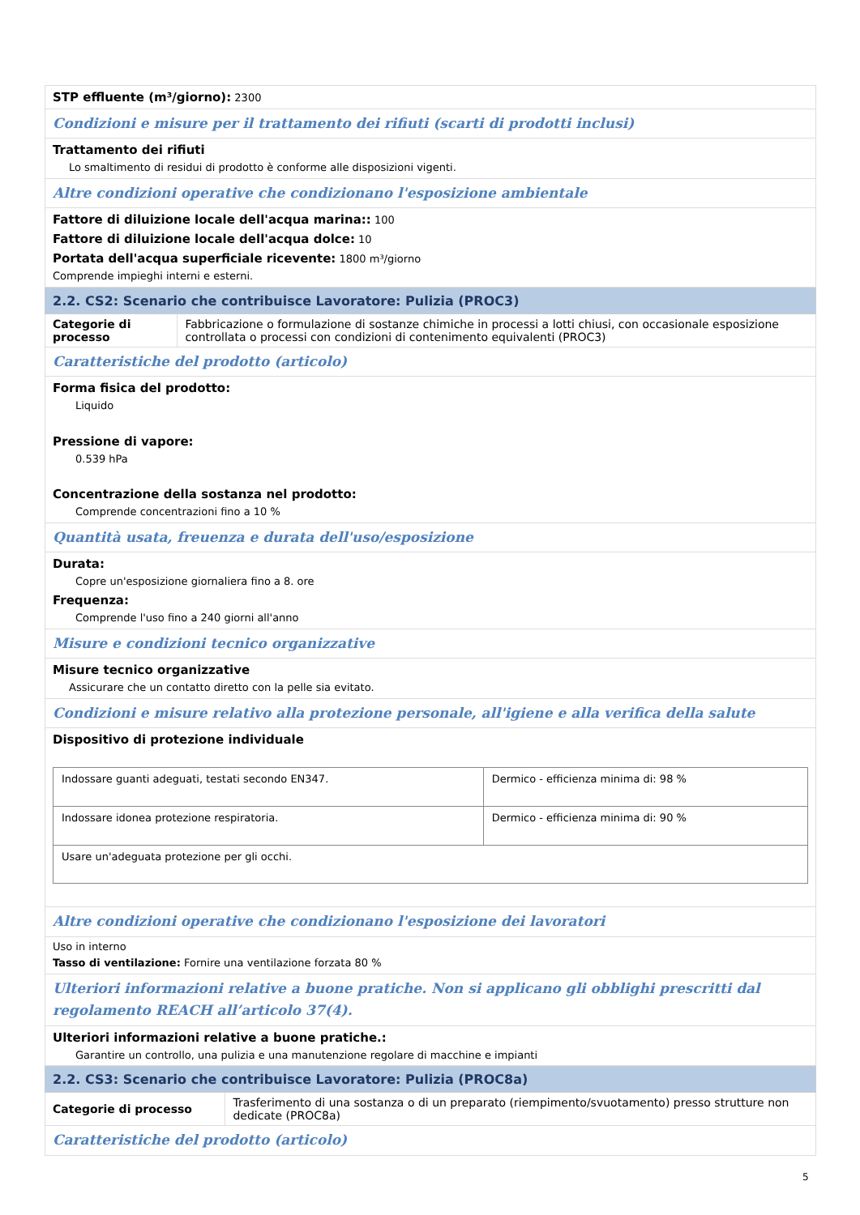STP effluente (m³/giorno): 2300
Condizioni e misure per il trattamento dei rifiuti (scarti di prodotti inclusi)
Trattamento dei rifiuti
Lo smaltimento di residui di prodotto è conforme alle disposizioni vigenti.
Altre condizioni operative che condizionano l'esposizione ambientale
Fattore di diluizione locale dell'acqua marina:: 100
Fattore di diluizione locale dell'acqua dolce: 10
Portata dell'acqua superficiale ricevente: 1800 m³/giorno
Comprende impieghi interni e esterni.
2.2. CS2: Scenario che contribuisce Lavoratore: Pulizia (PROC3)
Categorie di processo Fabbricazione o formulazione di sostanze chimiche in processi a lotti chiusi, con occasionale esposizione controllata o processi con condizioni di contenimento equivalenti (PROC3)
Caratteristiche del prodotto (articolo)
Forma fisica del prodotto:
Liquido
Pressione di vapore:
0.539 hPa
Concentrazione della sostanza nel prodotto:
Comprende concentrazioni fino a 10 %
Quantità usata, freuenza e durata dell'uso/esposizione
Durata:
Copre un'esposizione giornaliera fino a 8. ore
Frequenza:
Comprende l'uso fino a 240 giorni all'anno
Misure e condizioni tecnico organizzative
Misure tecnico organizzative
Assicurare che un contatto diretto con la pelle sia evitato.
Condizioni e misure relativo alla protezione personale, all'igiene e alla verifica della salute
Dispositivo di protezione individuale
| Indossare guanti adeguati, testati secondo EN347. | Dermico - efficienza minima di: 98 % |
| Indossare idonea protezione respiratoria. | Dermico - efficienza minima di: 90 % |
| Usare un'adeguata protezione per gli occhi. | |
Altre condizioni operative che condizionano l'esposizione dei lavoratori
Uso in interno
Tasso di ventilazione: Fornire una ventilazione forzata 80 %
Ulteriori informazioni relative a buone pratiche. Non si applicano gli obblighi prescritti dal regolamento REACH all’articolo 37(4).
Ulteriori informazioni relative a buone pratiche.:
Garantire un controllo, una pulizia e una manutenzione regolare di macchine e impianti
2.2. CS3: Scenario che contribuisce Lavoratore: Pulizia (PROC8a)
Categorie di processo Trasferimento di una sostanza o di un preparato (riempimento/svuotamento) presso strutture non dedicate (PROC8a)
Caratteristiche del prodotto (articolo)
5